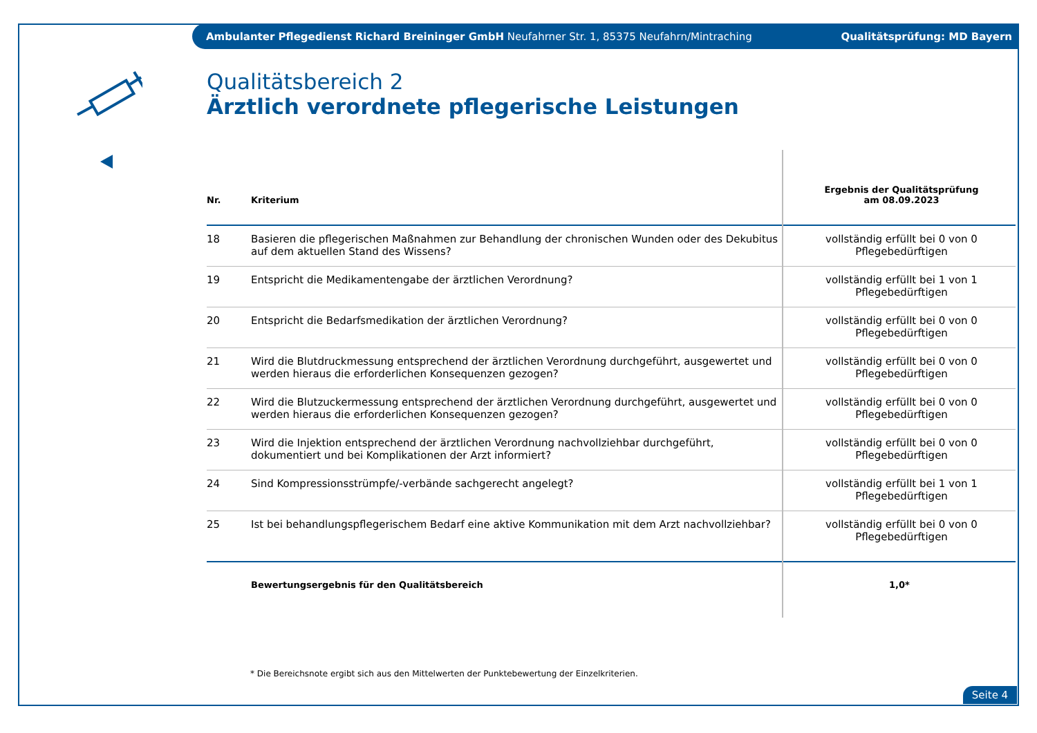Ambulanter Pflegedienst Richard Breininger GmbH Neufahrner Str. 1, 85375 Neufahrn/Mintraching Qualitätsprüfung: MD Bayern
Qualitätsbereich 2
Ärztlich verordnete pflegerische Leistungen
| Nr. | Kriterium | Ergebnis der Qualitätsprüfung am 08.09.2023 |
| --- | --- | --- |
| 18 | Basieren die pflegerischen Maßnahmen zur Behandlung der chronischen Wunden oder des Dekubitus auf dem aktuellen Stand des Wissens? | vollständig erfüllt bei 0 von 0 Pflegebedürftigen |
| 19 | Entspricht die Medikamentengabe der ärztlichen Verordnung? | vollständig erfüllt bei 1 von 1 Pflegebedürftigen |
| 20 | Entspricht die Bedarfsmedikation der ärztlichen Verordnung? | vollständig erfüllt bei 0 von 0 Pflegebedürftigen |
| 21 | Wird die Blutdruckmessung entsprechend der ärztlichen Verordnung durchgeführt, ausgewertet und werden hieraus die erforderlichen Konsequenzen gezogen? | vollständig erfüllt bei 0 von 0 Pflegebedürftigen |
| 22 | Wird die Blutzuckermessung entsprechend der ärztlichen Verordnung durchgeführt, ausgewertet und werden hieraus die erforderlichen Konsequenzen gezogen? | vollständig erfüllt bei 0 von 0 Pflegebedürftigen |
| 23 | Wird die Injektion entsprechend der ärztlichen Verordnung nachvollziehbar durchgeführt, dokumentiert und bei Komplikationen der Arzt informiert? | vollständig erfüllt bei 0 von 0 Pflegebedürftigen |
| 24 | Sind Kompressionsstrümpfe/-verbände sachgerecht angelegt? | vollständig erfüllt bei 1 von 1 Pflegebedürftigen |
| 25 | Ist bei behandlungspflegerischem Bedarf eine aktive Kommunikation mit dem Arzt nachvollziehbar? | vollständig erfüllt bei 0 von 0 Pflegebedürftigen |
| | Bewertungsergebnis für den Qualitätsbereich | 1,0* |
* Die Bereichsnote ergibt sich aus den Mittelwerten der Punktebewertung der Einzelkriterien.
Seite 4